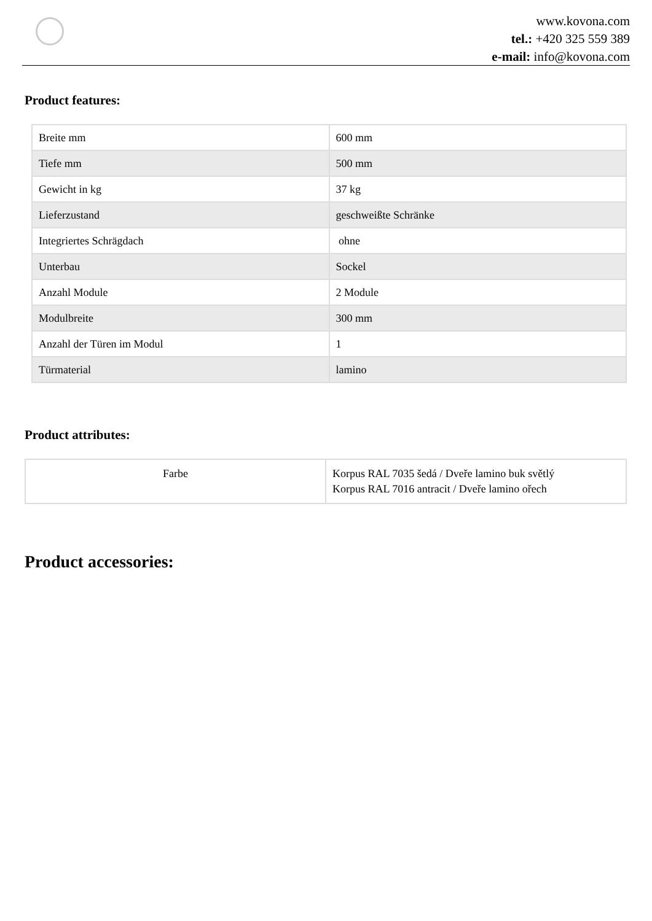www.kovona.com
tel.: +420 325 559 389
e-mail: info@kovona.com
Product features:
| Breite mm | 600 mm |
| Tiefe mm | 500 mm |
| Gewicht in kg | 37 kg |
| Lieferzustand | geschweißte Schränke |
| Integriertes Schrägdach | ohne |
| Unterbau | Sockel |
| Anzahl Module | 2 Module |
| Modulbreite | 300 mm |
| Anzahl der Türen im Modul | 1 |
| Türmaterial | lamino |
Product attributes:
| Farbe | Korpus RAL 7035 šedá / Dveře lamino buk světlý Korpus RAL 7016 antracit / Dveře lamino ořech |
Product accessories: